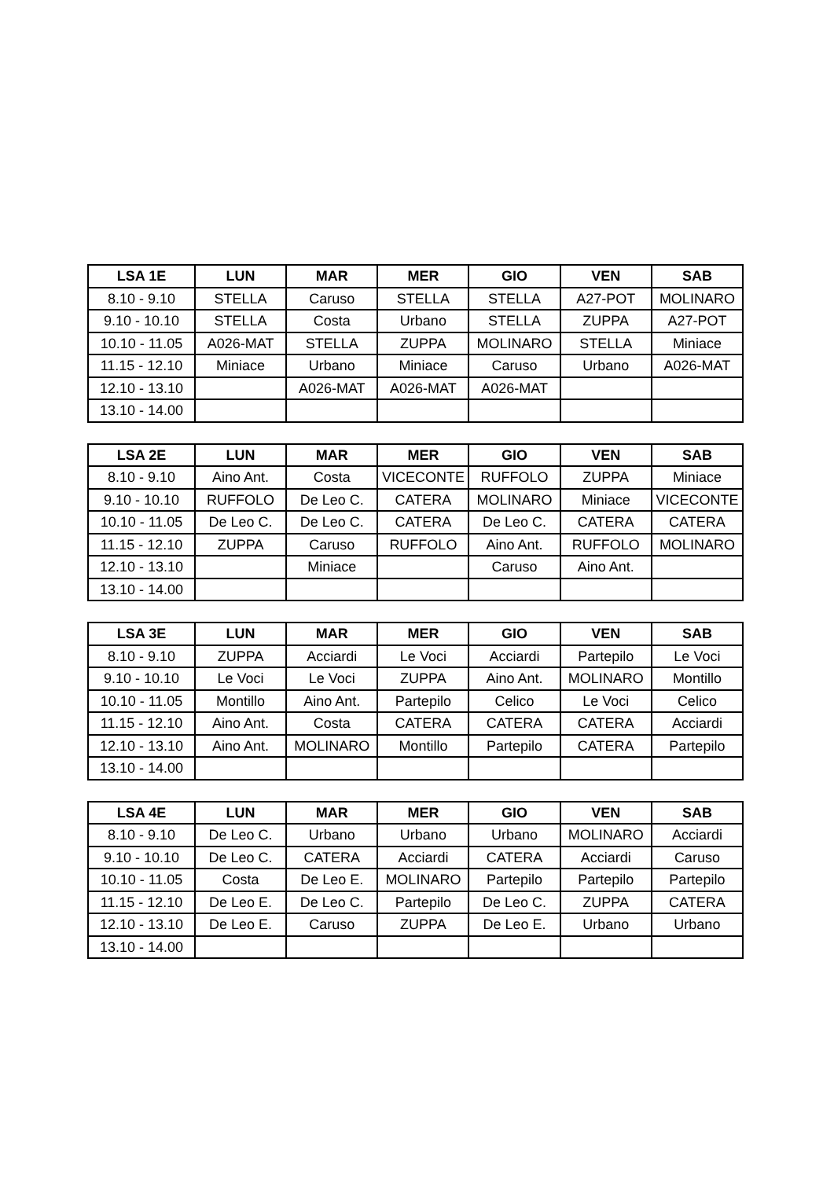| LSA 1E | LUN | MAR | MER | GIO | VEN | SAB |
| --- | --- | --- | --- | --- | --- | --- |
| 8.10 - 9.10 | STELLA | Caruso | STELLA | STELLA | A27-POT | MOLINARO |
| 9.10 - 10.10 | STELLA | Costa | Urbano | STELLA | ZUPPA | A27-POT |
| 10.10 - 11.05 | A026-MAT | STELLA | ZUPPA | MOLINARO | STELLA | Miniace |
| 11.15 - 12.10 | Miniace | Urbano | Miniace | Caruso | Urbano | A026-MAT |
| 12.10 - 13.10 | | A026-MAT | A026-MAT | A026-MAT | | |
| 13.10 - 14.00 | | | | | | |
| LSA 2E | LUN | MAR | MER | GIO | VEN | SAB |
| --- | --- | --- | --- | --- | --- | --- |
| 8.10 - 9.10 | Aino Ant. | Costa | VICECONTE | RUFFOLO | ZUPPA | Miniace |
| 9.10 - 10.10 | RUFFOLO | De Leo C. | CATERA | MOLINARO | Miniace | VICECONTE |
| 10.10 - 11.05 | De Leo C. | De Leo C. | CATERA | De Leo C. | CATERA | CATERA |
| 11.15 - 12.10 | ZUPPA | Caruso | RUFFOLO | Aino Ant. | RUFFOLO | MOLINARO |
| 12.10 - 13.10 | | Miniace | | Caruso | Aino Ant. | |
| 13.10 - 14.00 | | | | | | |
| LSA 3E | LUN | MAR | MER | GIO | VEN | SAB |
| --- | --- | --- | --- | --- | --- | --- |
| 8.10 - 9.10 | ZUPPA | Acciardi | Le Voci | Acciardi | Partepilo | Le Voci |
| 9.10 - 10.10 | Le Voci | Le Voci | ZUPPA | Aino Ant. | MOLINARO | Montillo |
| 10.10 - 11.05 | Montillo | Aino Ant. | Partepilo | Celico | Le Voci | Celico |
| 11.15 - 12.10 | Aino Ant. | Costa | CATERA | CATERA | CATERA | Acciardi |
| 12.10 - 13.10 | Aino Ant. | MOLINARO | Montillo | Partepilo | CATERA | Partepilo |
| 13.10 - 14.00 | | | | | | |
| LSA 4E | LUN | MAR | MER | GIO | VEN | SAB |
| --- | --- | --- | --- | --- | --- | --- |
| 8.10 - 9.10 | De Leo C. | Urbano | Urbano | Urbano | MOLINARO | Acciardi |
| 9.10 - 10.10 | De Leo C. | CATERA | Acciardi | CATERA | Acciardi | Caruso |
| 10.10 - 11.05 | Costa | De Leo E. | MOLINARO | Partepilo | Partepilo | Partepilo |
| 11.15 - 12.10 | De Leo E. | De Leo C. | Partepilo | De Leo C. | ZUPPA | CATERA |
| 12.10 - 13.10 | De Leo E. | Caruso | ZUPPA | De Leo E. | Urbano | Urbano |
| 13.10 - 14.00 | | | | | | |